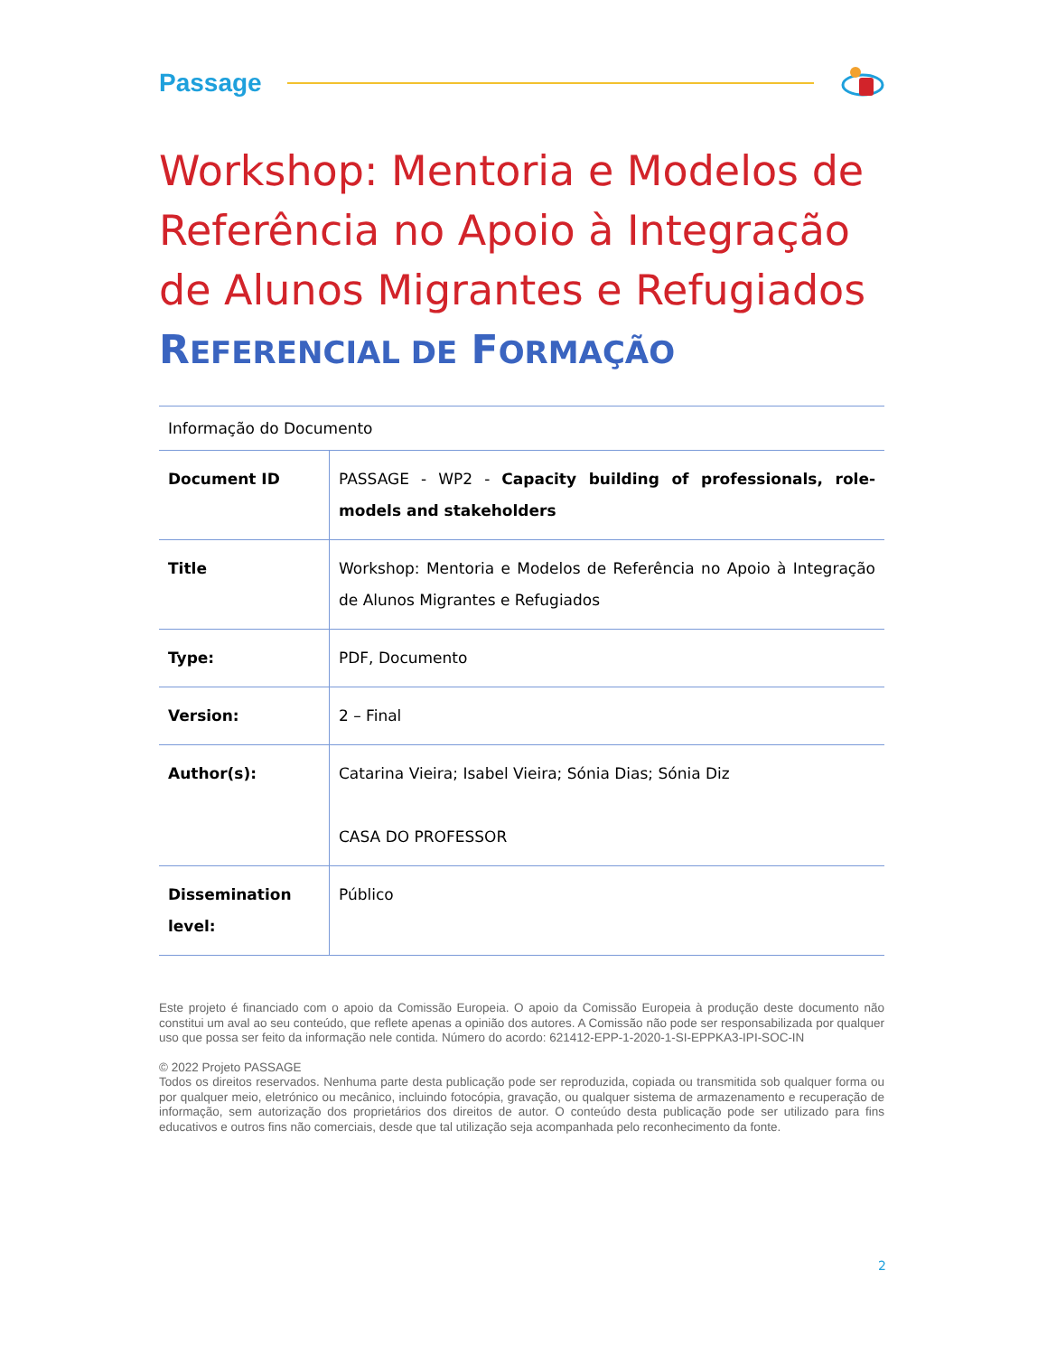Passage
Workshop: Mentoria e Modelos de Referência no Apoio à Integração de Alunos Migrantes e Refugiados
REFERENCIAL DE FORMAÇÃO
Informação do Documento
| Document ID | PASSAGE - WP2 - Capacity building of professionals, role-models and stakeholders |
| Title | Workshop: Mentoria e Modelos de Referência no Apoio à Integração de Alunos Migrantes e Refugiados |
| Type: | PDF, Documento |
| Version: | 2 – Final |
| Author(s): | Catarina Vieira; Isabel Vieira; Sónia Dias; Sónia Diz CASA DO PROFESSOR |
| Dissemination level: | Público |
Este projeto é financiado com o apoio da Comissão Europeia. O apoio da Comissão Europeia à produção deste documento não constitui um aval ao seu conteúdo, que reflete apenas a opinião dos autores. A Comissão não pode ser responsabilizada por qualquer uso que possa ser feito da informação nele contida. Número do acordo: 621412-EPP-1-2020-1-SI-EPPKA3-IPI-SOC-IN
© 2022 Projeto PASSAGE
Todos os direitos reservados. Nenhuma parte desta publicação pode ser reproduzida, copiada ou transmitida sob qualquer forma ou por qualquer meio, eletrónico ou mecânico, incluindo fotocópia, gravação, ou qualquer sistema de armazenamento e recuperação de informação, sem autorização dos proprietários dos direitos de autor. O conteúdo desta publicação pode ser utilizado para fins educativos e outros fins não comerciais, desde que tal utilização seja acompanhada pelo reconhecimento da fonte.
2